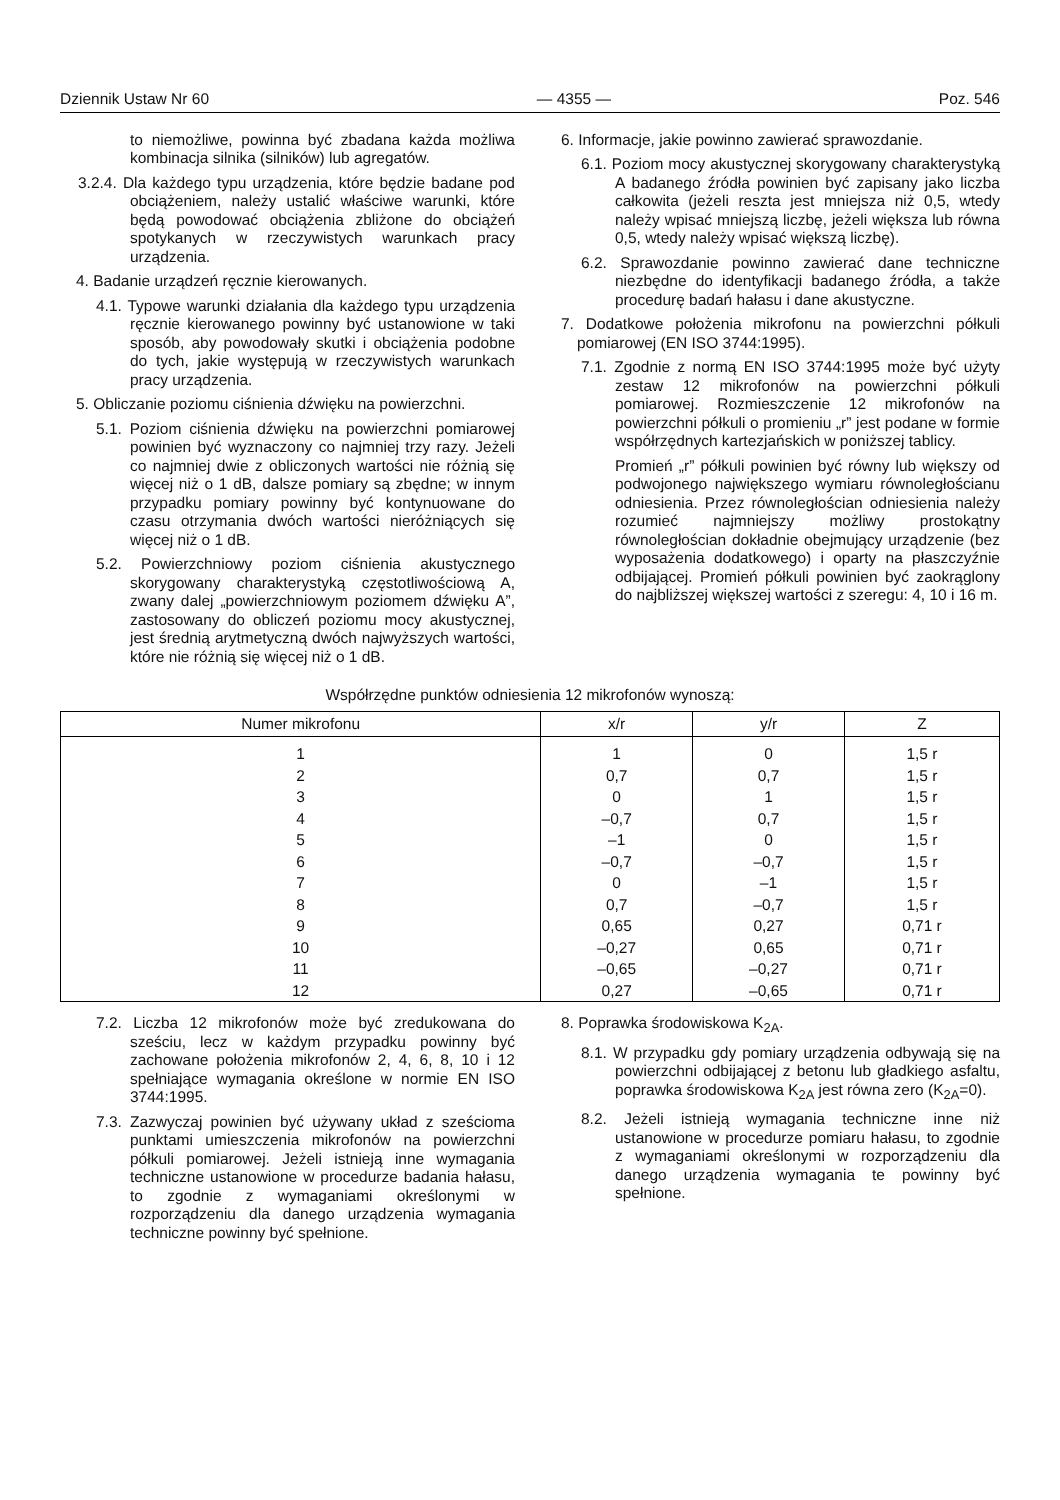Dziennik Ustaw Nr 60 — 4355 — Poz. 546
to niemożliwe, powinna być zbadana każda możliwa kombinacja silnika (silników) lub agregatów.
3.2.4. Dla każdego typu urządzenia, które będzie badane pod obciążeniem, należy ustalić właściwe warunki, które będą powodować obciążenia zbliżone do obciążeń spotykanych w rzeczywistych warunkach pracy urządzenia.
4. Badanie urządzeń ręcznie kierowanych.
4.1. Typowe warunki działania dla każdego typu urządzenia ręcznie kierowanego powinny być ustanowione w taki sposób, aby powodowały skutki i obciążenia podobne do tych, jakie występują w rzeczywistych warunkach pracy urządzenia.
5. Obliczanie poziomu ciśnienia dźwięku na powierzchni.
5.1. Poziom ciśnienia dźwięku na powierzchni pomiarowej powinien być wyznaczony co najmniej trzy razy. Jeżeli co najmniej dwie z obliczonych wartości nie różnią się więcej niż o 1 dB, dalsze pomiary są zbędne; w innym przypadku pomiary powinny być kontynuowane do czasu otrzymania dwóch wartości nieróżniących się więcej niż o 1 dB.
5.2. Powierzchniowy poziom ciśnienia akustycznego skorygowany charakterystyką częstotliwościową A, zwany dalej „powierzchniowym poziomem dźwięku A”, zastosowany do obliczeń poziomu mocy akustycznej, jest średnią arytmetyczną dwóch najwyższych wartości, które nie różnią się więcej niż o 1 dB.
6. Informacje, jakie powinno zawierać sprawozdanie.
6.1. Poziom mocy akustycznej skorygowany charakterystyką A badanego źródła powinien być zapisany jako liczba całkowita (jeżeli reszta jest mniejsza niż 0,5, wtedy należy wpisać mniejszą liczbę, jeżeli większa lub równa 0,5, wtedy należy wpisać większą liczbę).
6.2. Sprawozdanie powinno zawierać dane techniczne niezbędne do identyfikacji badanego źródła, a także procedurę badań hałasu i dane akustyczne.
7. Dodatkowe położenia mikrofonu na powierzchni półkuli pomiarowej (EN ISO 3744:1995).
7.1. Zgodnie z normą EN ISO 3744:1995 może być użyty zestaw 12 mikrofonów na powierzchni półkuli pomiarowej. Rozmieszczenie 12 mikrofonów na powierzchni półkuli o promieniu „r” jest podane w formie współrzędnych kartezjańskich w poniższej tablicy.
Promień „r” półkuli powinien być równy lub większy od podwojonego największego wymiaru równoległościanu odniesienia. Przez równoległościan odniesienia należy rozumieć najmniejszy możliwy prostokątny równoległościan dokładnie obejmujący urządzenie (bez wyposażenia dodatkowego) i oparty na płaszczyźnie odbijającej. Promień półkuli powinien być zaokrąglony do najbliższej większej wartości z szeregu: 4, 10 i 16 m.
Współrzędne punktów odniesienia 12 mikrofonów wynoszą:
| Numer mikrofonu | x/r | y/r | Z |
| --- | --- | --- | --- |
| 1 | 1 | 0 | 1,5 r |
| 2 | 0,7 | 0,7 | 1,5 r |
| 3 | 0 | 1 | 1,5 r |
| 4 | –0,7 | 0,7 | 1,5 r |
| 5 | –1 | 0 | 1,5 r |
| 6 | –0,7 | –0,7 | 1,5 r |
| 7 | 0 | –1 | 1,5 r |
| 8 | 0,7 | –0,7 | 1,5 r |
| 9 | 0,65 | 0,27 | 0,71 r |
| 10 | –0,27 | 0,65 | 0,71 r |
| 11 | –0,65 | –0,27 | 0,71 r |
| 12 | 0,27 | –0,65 | 0,71 r |
7.2. Liczba 12 mikrofonów może być zredukowana do sześciu, lecz w każdym przypadku powinny być zachowane położenia mikrofonów 2, 4, 6, 8, 10 i 12 spełniające wymagania określone w normie EN ISO 3744:1995.
7.3. Zazwyczaj powinien być używany układ z sześcioma punktami umieszczenia mikrofonów na powierzchni półkuli pomiarowej. Jeżeli istnieją inne wymagania techniczne ustanowione w procedurze badania hałasu, to zgodnie z wymaganiami określonymi w rozporządzeniu dla danego urządzenia wymagania techniczne powinny być spełnione.
8. Poprawka środowiskowa K<sub>2A</sub>.
8.1. W przypadku gdy pomiary urządzenia odbywają się na powierzchni odbijającej z betonu lub gładkiego asfaltu, poprawka środowiskowa K<sub>2A</sub> jest równa zero (K<sub>2A</sub>=0).
8.2. Jeżeli istnieją wymagania techniczne inne niż ustanowione w procedurze pomiaru hałasu, to zgodnie z wymaganiami określonymi w rozporządzeniu dla danego urządzenia wymagania te powinny być spełnione.